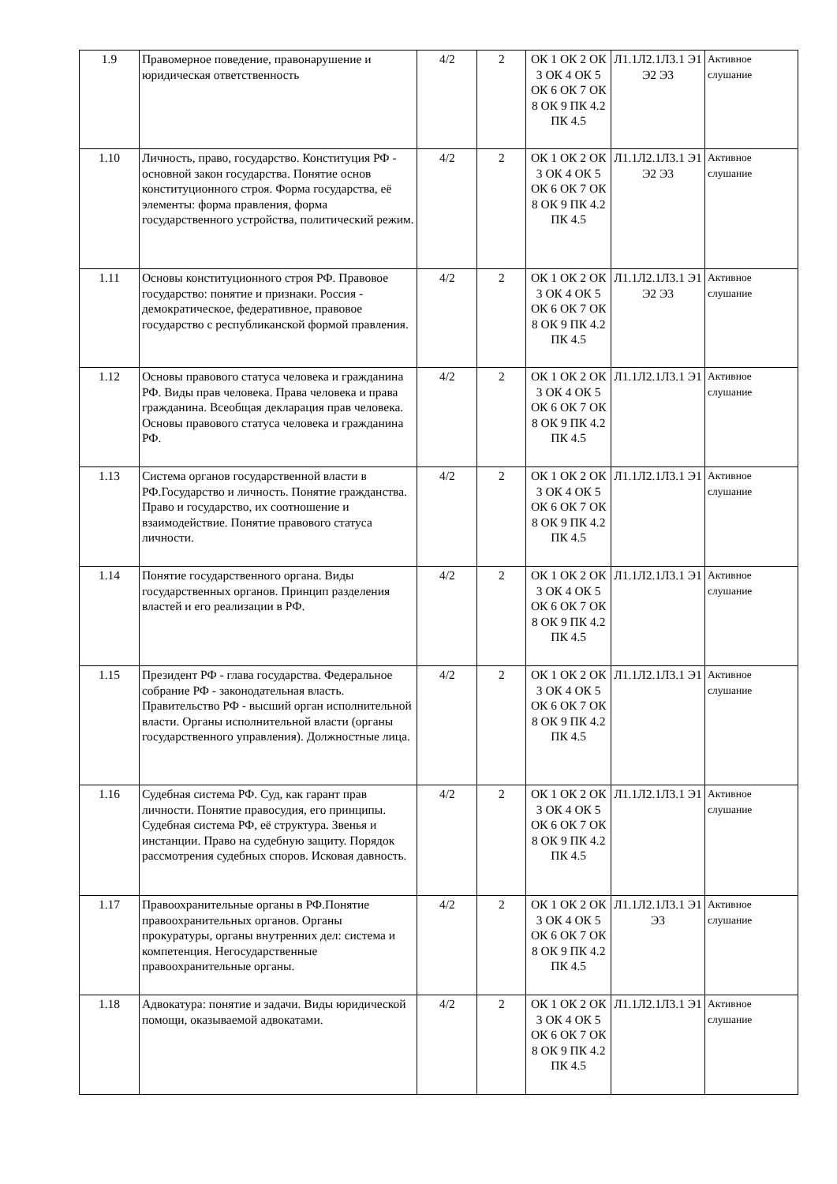| 1.9 | Правомерное поведение, правонарушение и юридическая ответственность | 4/2 | 2 | ОК 1 ОК 2 ОК 3 ОК 4 ОК 5 ОК 6 ОК 7 ОК 8 ОК 9 ПК 4.2 ПК 4.5 | Л1.1Л2.1Л3.1 Э1 Э2 Э3 | Активное слушание |
| 1.10 | Личность, право, государство. Конституция РФ - основной закон государства. Понятие основ конституционного строя. Форма государства, её элементы: форма правления, форма государственного устройства, политический режим. | 4/2 | 2 | ОК 1 ОК 2 ОК 3 ОК 4 ОК 5 ОК 6 ОК 7 ОК 8 ОК 9 ПК 4.2 ПК 4.5 | Л1.1Л2.1Л3.1 Э1 Э2 Э3 | Активное слушание |
| 1.11 | Основы конституционного строя РФ. Правовое государство: понятие и признаки. Россия - демократическое, федеративное, правовое государство с республиканской формой правления. | 4/2 | 2 | ОК 1 ОК 2 ОК 3 ОК 4 ОК 5 ОК 6 ОК 7 ОК 8 ОК 9 ПК 4.2 ПК 4.5 | Л1.1Л2.1Л3.1 Э1 Э2 Э3 | Активное слушание |
| 1.12 | Основы правового статуса человека и гражданина РФ. Виды прав человека. Права человека и права гражданина. Всеобщая декларация прав человека. Основы правового статуса человека и гражданина РФ. | 4/2 | 2 | ОК 1 ОК 2 ОК 3 ОК 4 ОК 5 ОК 6 ОК 7 ОК 8 ОК 9 ПК 4.2 ПК 4.5 | Л1.1Л2.1Л3.1 Э1 | Активное слушание |
| 1.13 | Система органов государственной власти в РФ.Государство и личность. Понятие гражданства. Право и государство, их соотношение и взаимодействие. Понятие правового статуса личности. | 4/2 | 2 | ОК 1 ОК 2 ОК 3 ОК 4 ОК 5 ОК 6 ОК 7 ОК 8 ОК 9 ПК 4.2 ПК 4.5 | Л1.1Л2.1Л3.1 Э1 | Активное слушание |
| 1.14 | Понятие государственного органа. Виды государственных органов. Принцип разделения властей и его реализации в РФ. | 4/2 | 2 | ОК 1 ОК 2 ОК 3 ОК 4 ОК 5 ОК 6 ОК 7 ОК 8 ОК 9 ПК 4.2 ПК 4.5 | Л1.1Л2.1Л3.1 Э1 | Активное слушание |
| 1.15 | Президент РФ - глава государства. Федеральное собрание РФ - законодательная власть. Правительство РФ - высший орган исполнительной власти. Органы исполнительной власти (органы государственного управления). Должностные лица. | 4/2 | 2 | ОК 1 ОК 2 ОК 3 ОК 4 ОК 5 ОК 6 ОК 7 ОК 8 ОК 9 ПК 4.2 ПК 4.5 | Л1.1Л2.1Л3.1 Э1 | Активное слушание |
| 1.16 | Судебная система РФ. Суд, как гарант прав личности. Понятие правосудия, его принципы. Судебная система РФ, её структура. Звенья и инстанции. Право на судебную защиту. Порядок рассмотрения судебных споров. Исковая давность. | 4/2 | 2 | ОК 1 ОК 2 ОК 3 ОК 4 ОК 5 ОК 6 ОК 7 ОК 8 ОК 9 ПК 4.2 ПК 4.5 | Л1.1Л2.1Л3.1 Э1 | Активное слушание |
| 1.17 | Правоохранительные органы в РФ.Понятие правоохранительных органов. Органы прокуратуры, органы внутренних дел: система и компетенция. Негосударственные правоохранительные органы. | 4/2 | 2 | ОК 1 ОК 2 ОК 3 ОК 4 ОК 5 ОК 6 ОК 7 ОК 8 ОК 9 ПК 4.2 ПК 4.5 | Л1.1Л2.1Л3.1 Э1 Э3 | Активное слушание |
| 1.18 | Адвокатура: понятие и задачи. Виды юридической помощи, оказываемой адвокатами. | 4/2 | 2 | ОК 1 ОК 2 ОК 3 ОК 4 ОК 5 ОК 6 ОК 7 ОК 8 ОК 9 ПК 4.2 ПК 4.5 | Л1.1Л2.1Л3.1 Э1 | Активное слушание |